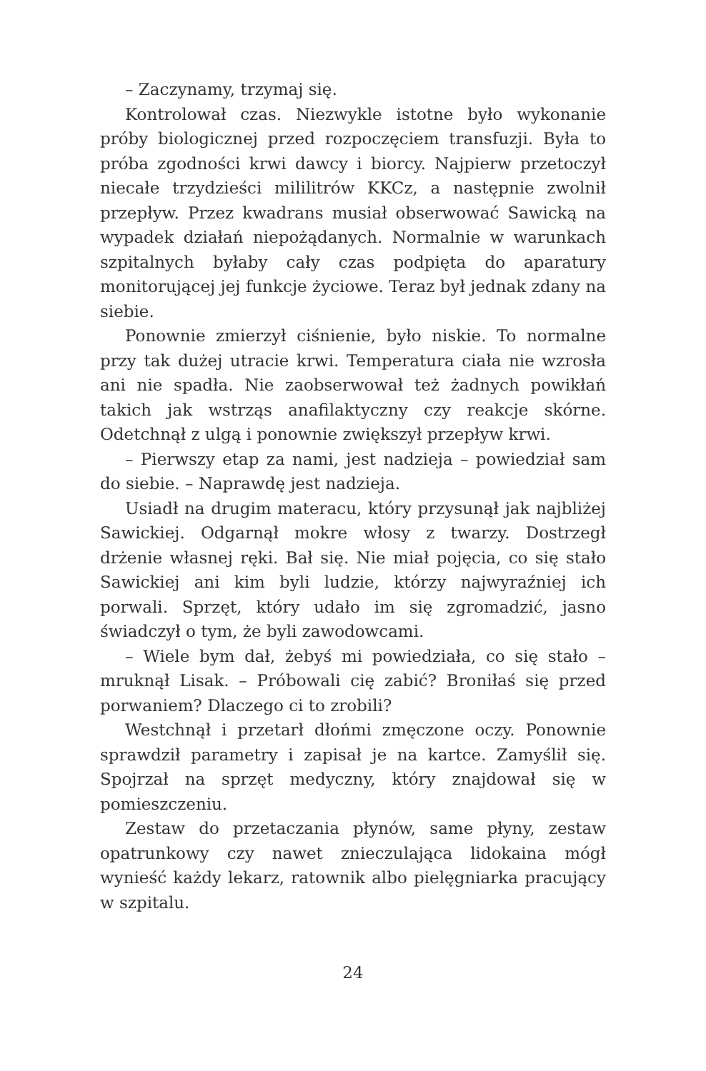– Zaczynamy, trzymaj się.
Kontrolował czas. Niezwykle istotne było wykonanie próby biologicznej przed rozpoczęciem transfuzji. Była to próba zgodności krwi dawcy i biorcy. Najpierw przetoczył niecałe trzydzieści mililitrów KKCz, a następnie zwolnił przepływ. Przez kwadrans musiał obserwować Sawicką na wypadek działań niepożądanych. Normalnie w warunkach szpitalnych byłaby cały czas podpięta do aparatury monitorującej jej funkcje życiowe. Teraz był jednak zdany na siebie.
Ponownie zmierzył ciśnienie, było niskie. To normalne przy tak dużej utracie krwi. Temperatura ciała nie wzrosła ani nie spadła. Nie zaobserwował też żadnych powikłań takich jak wstrząs anafilaktyczny czy reakcje skórne. Odetchnął z ulgą i ponownie zwiększył przepływ krwi.
– Pierwszy etap za nami, jest nadzieja – powiedział sam do siebie. – Naprawdę jest nadzieja.
Usiadł na drugim materacu, który przysunął jak najbliżej Sawickiej. Odgarnął mokre włosy z twarzy. Dostrzegł drżenie własnej ręki. Bał się. Nie miał pojęcia, co się stało Sawickiej ani kim byli ludzie, którzy najwyraźniej ich porwali. Sprzęt, który udało im się zgromadzić, jasno świadczył o tym, że byli zawodowcami.
– Wiele bym dał, żebyś mi powiedziała, co się stało – mruknął Lisak. – Próbowali cię zabić? Broniłaś się przed porwaniem? Dlaczego ci to zrobili?
Westchnął i przetarł dłońmi zmęczone oczy. Ponownie sprawdził parametry i zapisał je na kartce. Zamyślił się. Spojrzał na sprzęt medyczny, który znajdował się w pomieszczeniu.
Zestaw do przetaczania płynów, same płyny, zestaw opatrunkowy czy nawet znieczulająca lidokaina mógł wynieść każdy lekarz, ratownik albo pielęgniarka pracujący w szpitalu.
24